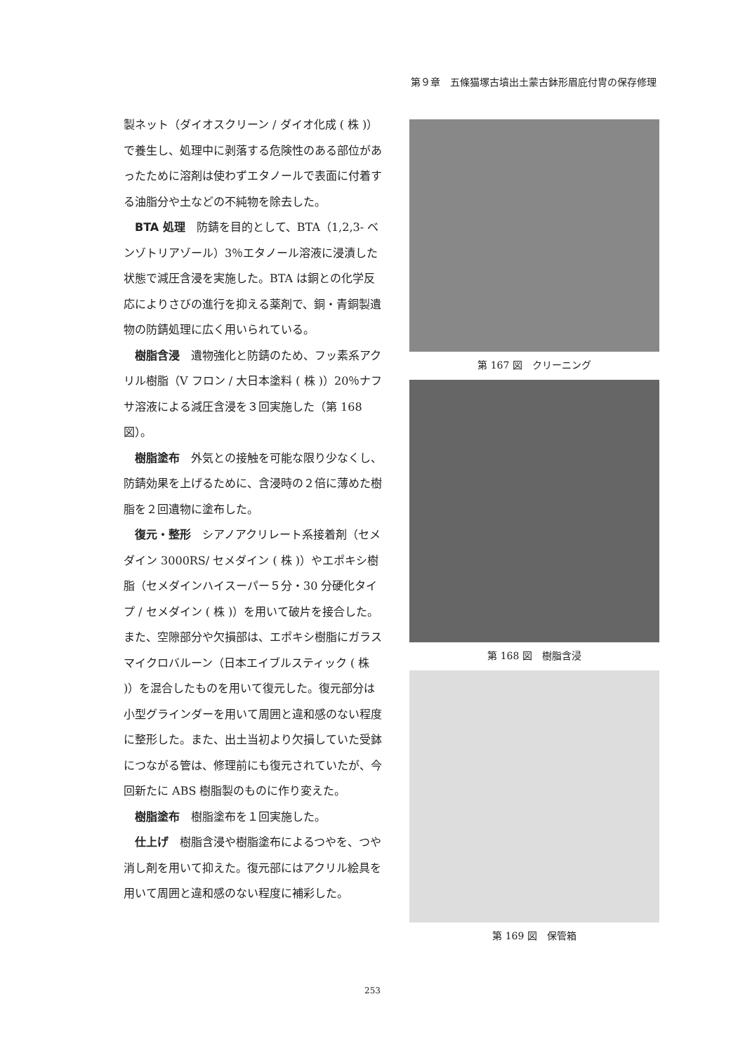第９章　五條猫塚古墳出土蒙古鉢形眉庇付冑の保存修理
製ネット（ダイオスクリーン / ダイオ化成 ( 株 )）で養生し、処理中に剥落する危険性のある部位があったために溶剤は使わずエタノールで表面に付着する油脂分や土などの不純物を除去した。
BTA 処理　防錆を目的として、BTA（1,2,3- ベンゾトリアゾール）3％エタノール溶液に浸漬した状態で減圧含浸を実施した。BTA は銅との化学反応によりさびの進行を抑える薬剤で、銅・青銅製遺物の防錆処理に広く用いられている。
樹脂含浸　遺物強化と防錆のため、フッ素系アクリル樹脂（V フロン / 大日本塗料 ( 株 )）20％ナフサ溶液による減圧含浸を３回実施した（第 168 図）。
樹脂塗布　外気との接触を可能な限り少なくし、防錆効果を上げるために、含浸時の２倍に薄めた樹脂を２回遺物に塗布した。
復元・整形　シアノアクリレート系接着剤（セメダイン 3000RS/ セメダイン ( 株 )）やエポキシ樹脂（セメダインハイスーパー５分・30 分硬化タイプ / セメダイン ( 株 )）を用いて破片を接合した。また、空隙部分や欠損部は、エポキシ樹脂にガラスマイクロバルーン（日本エイブルスティック ( 株 )）を混合したものを用いて復元した。復元部分は小型グラインダーを用いて周囲と違和感のない程度に整形した。また、出土当初より欠損していた受鉢につながる管は、修理前にも復元されていたが、今回新たに ABS 樹脂製のものに作り変えた。
樹脂塗布　樹脂塗布を１回実施した。
仕上げ　樹脂含浸や樹脂塗布によるつやを、つや消し剤を用いて抑えた。復元部にはアクリル絵具を用いて周囲と違和感のない程度に補彩した。
第 167 図　クリーニング
第 168 図　樹脂含浸
第 169 図　保管箱
253